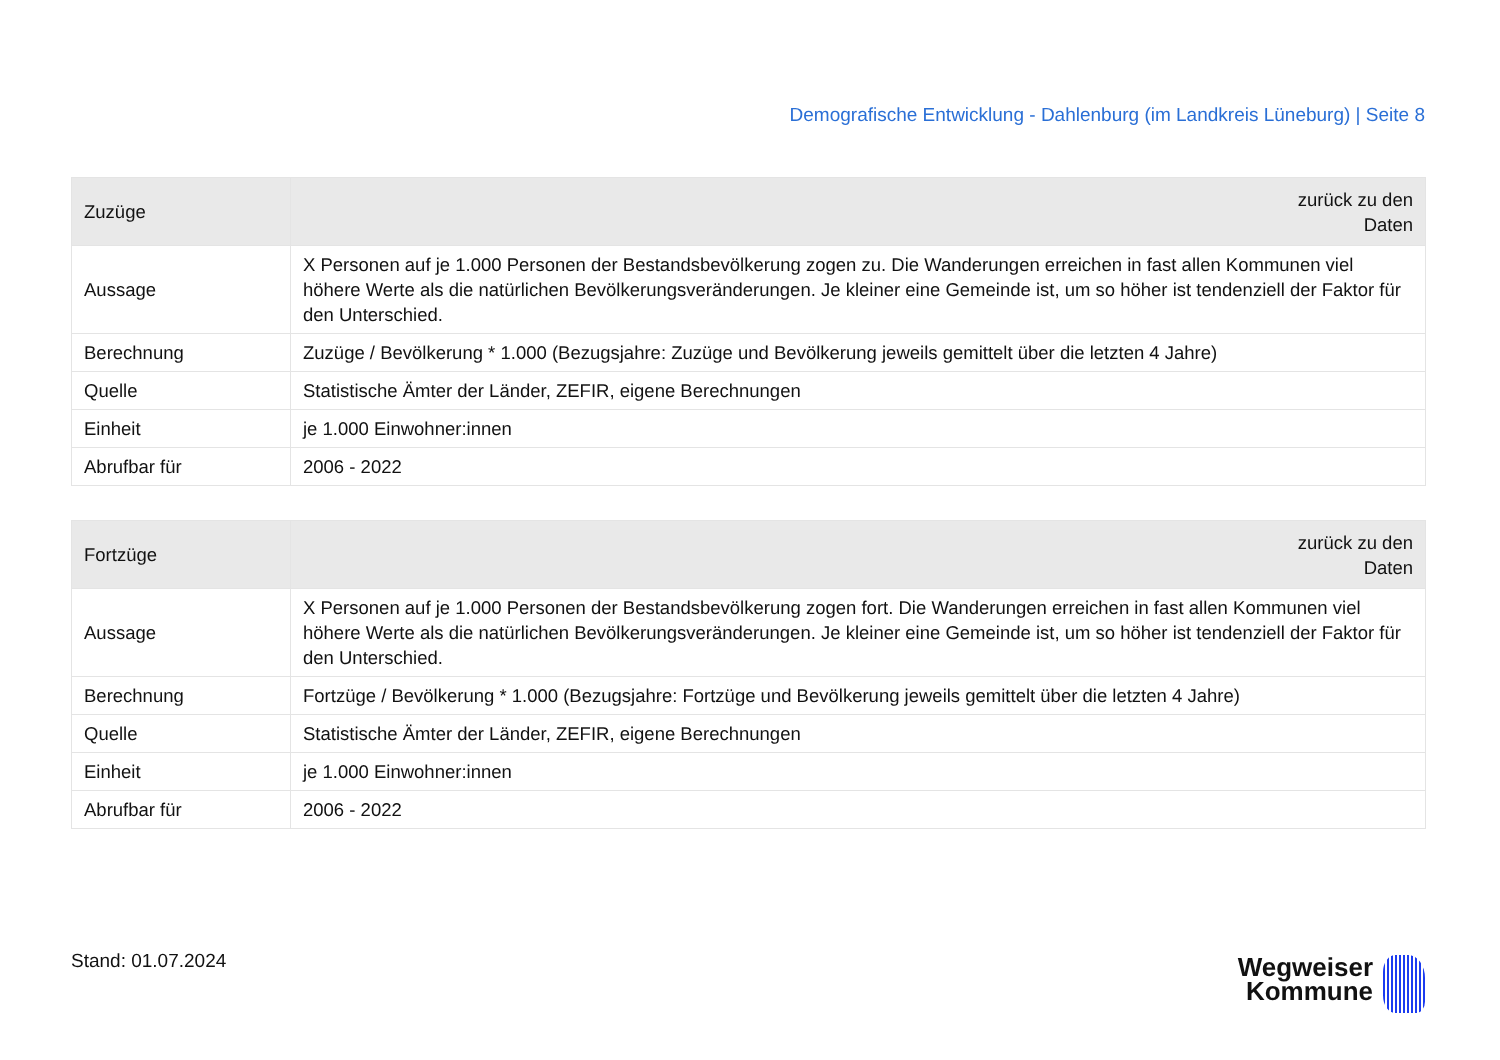Demografische Entwicklung - Dahlenburg (im Landkreis Lüneburg) | Seite 8
| Zuzüge | zurück zu den Daten |
| --- | --- |
| Aussage | X Personen auf je 1.000 Personen der Bestandsbevölkerung zogen zu. Die Wanderungen erreichen in fast allen Kommunen viel höhere Werte als die natürlichen Bevölkerungsveränderungen. Je kleiner eine Gemeinde ist, um so höher ist tendenziell der Faktor für den Unterschied. |
| Berechnung | Zuzüge / Bevölkerung * 1.000 (Bezugsjahre: Zuzüge und Bevölkerung jeweils gemittelt über die letzten 4 Jahre) |
| Quelle | Statistische Ämter der Länder, ZEFIR, eigene Berechnungen |
| Einheit | je 1.000 Einwohner:innen |
| Abrufbar für | 2006 - 2022 |
| Fortzüge | zurück zu den Daten |
| --- | --- |
| Aussage | X Personen auf je 1.000 Personen der Bestandsbevölkerung zogen fort. Die Wanderungen erreichen in fast allen Kommunen viel höhere Werte als die natürlichen Bevölkerungsveränderungen. Je kleiner eine Gemeinde ist, um so höher ist tendenziell der Faktor für den Unterschied. |
| Berechnung | Fortzüge / Bevölkerung * 1.000 (Bezugsjahre: Fortzüge und Bevölkerung jeweils gemittelt über die letzten 4 Jahre) |
| Quelle | Statistische Ämter der Länder, ZEFIR, eigene Berechnungen |
| Einheit | je 1.000 Einwohner:innen |
| Abrufbar für | 2006 - 2022 |
Stand: 01.07.2024
Wegweiser
Kommune